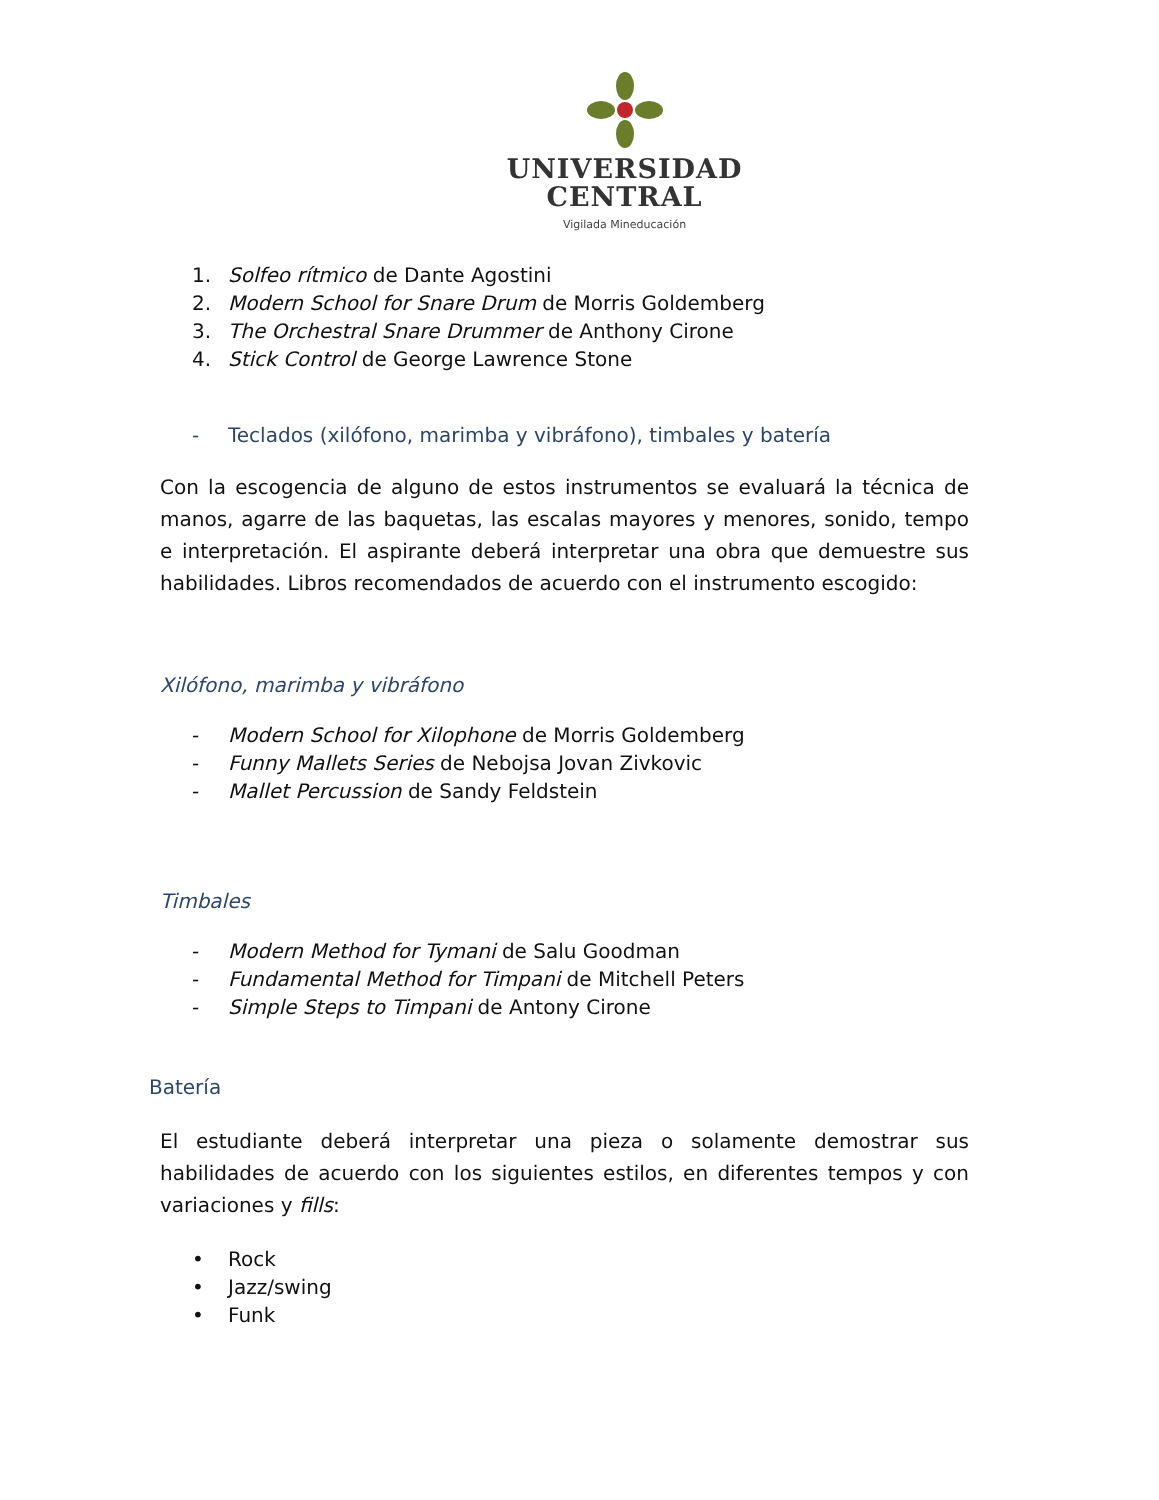UNIVERSIDAD
CENTRAL
Vigilada Mineducación
1. Solfeo rítmico de Dante Agostini
2. Modern School for Snare Drum de Morris Goldemberg
3. The Orchestral Snare Drummer de Anthony Cirone
4. Stick Control de George Lawrence Stone
- Teclados (xilófono, marimba y vibráfono), timbales y batería
Con la escogencia de alguno de estos instrumentos se evaluará la técnica de manos, agarre de las baquetas, las escalas mayores y menores, sonido, tempo e interpretación. El aspirante deberá interpretar una obra que demuestre sus habilidades. Libros recomendados de acuerdo con el instrumento escogido:
Xilófono, marimba y vibráfono
- Modern School for Xilophone de Morris Goldemberg
- Funny Mallets Series de Nebojsa Jovan Zivkovic
- Mallet Percussion de Sandy Feldstein
Timbales
- Modern Method for Tymani de Salu Goodman
- Fundamental Method for Timpani de Mitchell Peters
- Simple Steps to Timpani de Antony Cirone
Batería
El estudiante deberá interpretar una pieza o solamente demostrar sus habilidades de acuerdo con los siguientes estilos, en diferentes tempos y con variaciones y fills:
• Rock
• Jazz/swing
• Funk